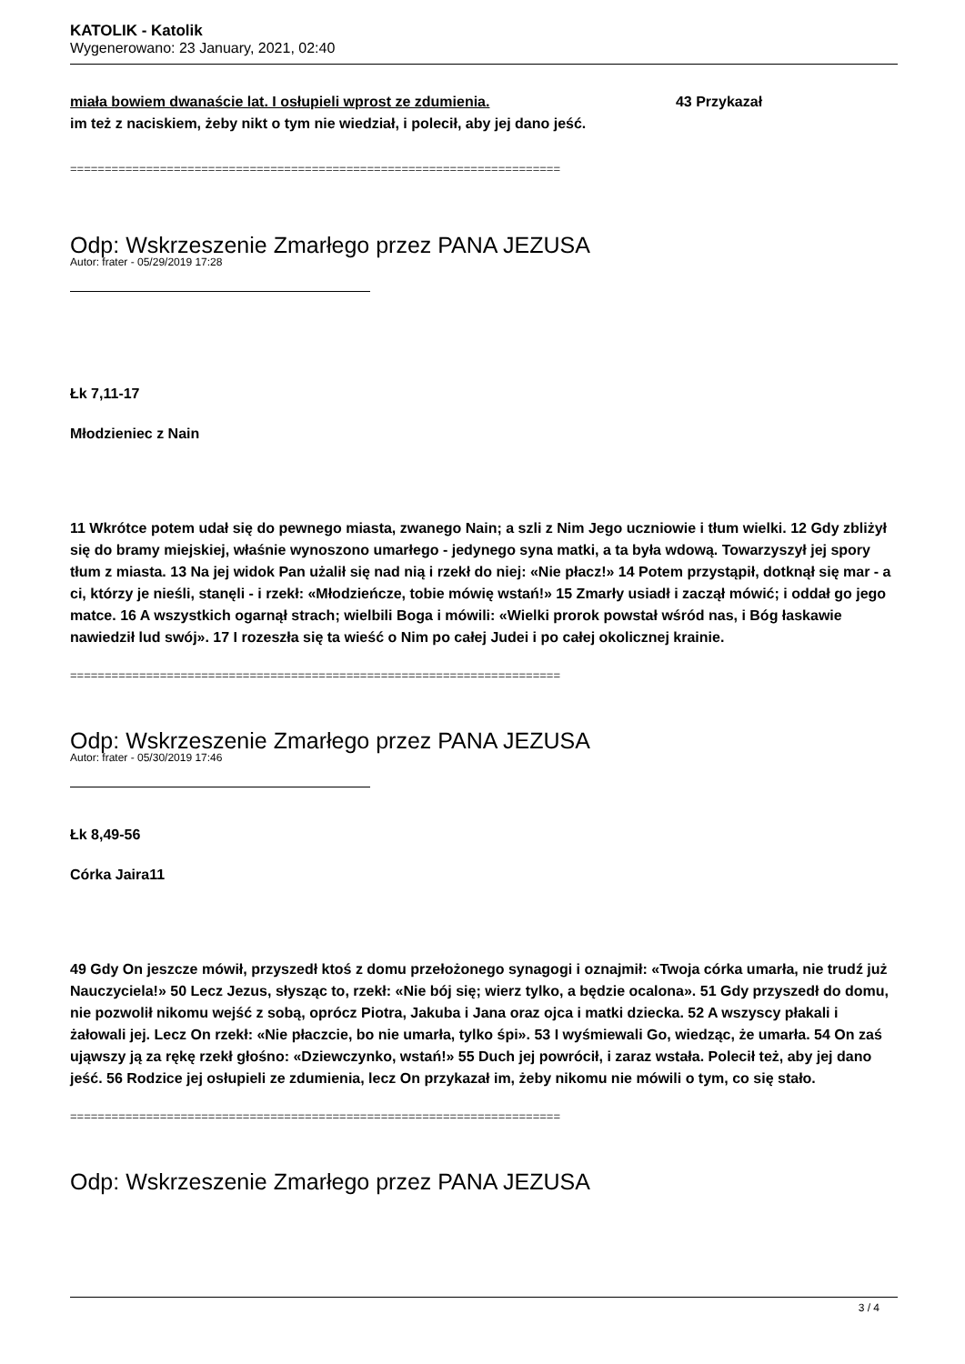KATOLIK - Katolik
Wygenerowano: 23 January, 2021, 02:40
miała bowiem dwanaście lat. I osłupieli wprost ze zdumienia. 43 Przykazał
im też z naciskiem, żeby nikt o tym nie wiedział, i polecił, aby jej dano jeść.
=======================================================================
Odp: Wskrzeszenie Zmarłego przez PANA JEZUSA
Autor: frater - 05/29/2019 17:28
Łk 7,11-17
Młodzieniec z Nain
11 Wkrótce potem udał się do pewnego miasta, zwanego Nain; a szli z Nim Jego uczniowie i tłum wielki. 12 Gdy zbliżył się do bramy miejskiej, właśnie wynoszono umarłego - jedynego syna matki, a ta była wdową. Towarzyszył jej spory tłum z miasta. 13 Na jej widok Pan użalił się nad nią i rzekł do niej: «Nie płacz!» 14 Potem przystąpił, dotknął się mar - a ci, którzy je nieśli, stanęli - i rzekł: «Młodzieńcze, tobie mówię wstań!» 15 Zmarły usiadł i zaczął mówić; i oddał go jego matce. 16 A wszystkich ogarnął strach; wielbili Boga i mówili: «Wielki prorok powstał wśród nas, i Bóg łaskawie nawiedził lud swój». 17 I rozeszła się ta wieść o Nim po całej Judei i po całej okolicznej krainie.
=======================================================================
Odp: Wskrzeszenie Zmarłego przez PANA JEZUSA
Autor: frater - 05/30/2019 17:46
Łk 8,49-56
Córka Jaira11
49 Gdy On jeszcze mówił, przyszedł ktoś z domu przełożonego synagogi i oznajmił: «Twoja córka umarła, nie trudź już Nauczyciela!» 50 Lecz Jezus, słysząc to, rzekł: «Nie bój się; wierz tylko, a będzie ocalona». 51 Gdy przyszedł do domu, nie pozwolił nikomu wejść z sobą, oprócz Piotra, Jakuba i Jana oraz ojca i matki dziecka. 52 A wszyscy płakali i żałowali jej. Lecz On rzekł: «Nie płaczcie, bo nie umarła, tylko śpi». 53 I wyśmiewali Go, wiedząc, że umarła. 54 On zaś ująwszy ją za rękę rzekł głośno: «Dziewczynko, wstań!» 55 Duch jej powrócił, i zaraz wstała. Polecił też, aby jej dano jeść. 56 Rodzice jej osłupieli ze zdumienia, lecz On przykazał im, żeby nikomu nie mówili o tym, co się stało.
=======================================================================
Odp: Wskrzeszenie Zmarłego przez PANA JEZUSA
3 / 4